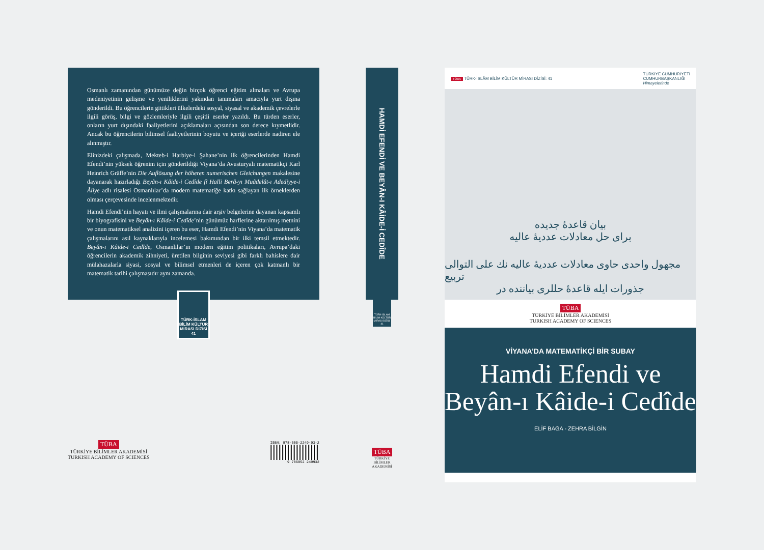Osmanlı zamanından günümüze değin birçok öğrenci eğitim almaları ve Avrupa medeniyetinin gelişme ve yeniliklerini yakından tanımaları amacıyla yurt dışına gönderildi. Bu öğrencilerin gittikleri ülkelerdeki sosyal, siyasal ve akademik çevrelerle ilgili görüş, bilgi ve gözlemleriyle ilgili çeşitli eserler yazıldı. Bu türden eserler, onların yurt dışındaki faaliyetlerini açıklamaları açısından son derece kıymetlidir. Ancak bu öğrencilerin bilimsel faaliyetlerinin boyutu ve içeriği eserlerde nadiren ele alınmıştır.
Elinizdeki çalışmada, Mekteb-i Harbiye-i Şahane’nin ilk öğrencilerinden Hamdi Efendi’nin yüksek öğrenim için gönderildiği Viyana’da Avusturyalı matematikçi Karl Heinrich Gräffe’nin Die Auflösung der höheren numerischen Gleichungen makalesine dayanarak hazırladığı Beyân-ı Kâide-i Cedîde fî Halli Berâ-yı Muâdelât-ı Adediyye-i Âliye adlı risalesi Osmanlılar’da modern matematiğe katkı sağlayan ilk örneklerden olması çerçevesinde incelenmektedir.
Hamdi Efendi’nin hayatı ve ilmi çalışmalarına dair arşiv belgelerine dayanan kapsamlı bir biyografisini ve Beyân-ı Kâide-i Cedîde’nin günümüz harflerine aktarılmış metnini ve onun matematiksel analizini içeren bu eser, Hamdi Efendi’nin Viyana’da matematik çalışmalarını asıl kaynaklarıyla incelemesi bakımından bir ilki temsil etmektedir. Beyân-ı Kâide-i Cedîde, Osmanlılar’ın modern eğitim politikaları, Avrupa’daki öğrencilerin akademik zihniyeti, üretilen bilginin seviyesi gibi farklı bahislere dair mülahazalarla siyasi, sosyal ve bilimsel etmenleri de içeren çok katmanlı bir matematik tarihi çalışmasıdır aynı zamanda.
TÜRK-İSLAM BİLİM KÜLTÜR MİRASI DİZİSİ 41
TÜBA
TÜRKİYE BİLİMLER AKADEMİSİ
TURKISH ACADEMY OF SCIENCES
ISBN: 978-605-2249-93-2
9 786052 249932
HAMDİ EFENDİ VE BEYÂN-I KÂİDE-İ CEDÎDE
TÜRK-İSLAM BİLİM KÜLTÜR MİRASI DİZİSİ 41
TÜBA
TÜRKİYE BİLİMLER AKADEMİSİ
TÜBA TÜRK-İSLÂM BİLİM KÜLTÜR MİRASI DİZİSİ: 41 TÜRKİYE CUMHURİYETİ
CUMHURBAŞKANLIĞI
Himayelerinde
بيان قاعدهٔ جديده
براى حل معادلات عدديهٔ عاليه
مجهول واحدى حاوى معادلات عدديهٔ عاليه نك على التوالى تربيع
جذورات ايله قاعدهٔ حللرى بياننده در
TÜBA
TÜRKİYE BİLİMLER AKADEMİSİ
TURKISH ACADEMY OF SCIENCES
VİYANA’DA MATEMATİKÇİ BİR SUBAY
Hamdi Efendi ve Beyân-ı Kâide-i Cedîde
ELİF BAGA - ZEHRA BİLGİN